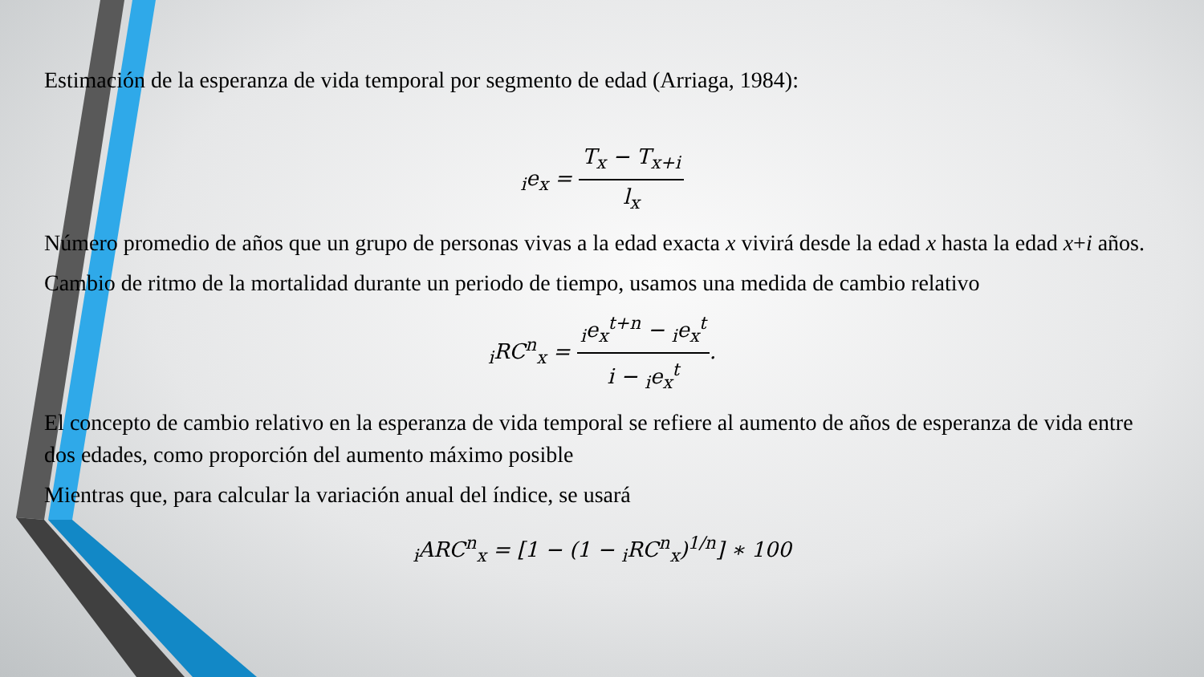Estimación de la esperanza de vida temporal por segmento de edad (Arriaga, 1984):
<sub>i</sub>e<sub>x</sub> = T<sub>x</sub> − T<sub>x+i</sub> l<sub>x</sub>
Número promedio de años que un grupo de personas vivas a la edad exacta x vivirá desde la edad x hasta la edad x+i años.
Cambio de ritmo de la mortalidad durante un periodo de tiempo, usamos una medida de cambio relativo
<sub>i</sub>RC<sup>n</sup><sub>x</sub> = <sub>i</sub>e<sub>x</sub><sup>t+n</sup> − <sub>i</sub>e<sub>x</sub><sup>t</sup> i − <sub>i</sub>e<sub>x</sub><sup>t</sup>.
El concepto de cambio relativo en la esperanza de vida temporal se refiere al aumento de años de esperanza de vida entre dos edades, como proporción del aumento máximo posible
Mientras que, para calcular la variación anual del índice, se usará
<sub>i</sub>ARC<sup>n</sup><sub>x</sub> = [1 − (1 − <sub>i</sub>RC<sup>n</sup><sub>x</sub>)<sup>1/n</sup>] ∗ 100